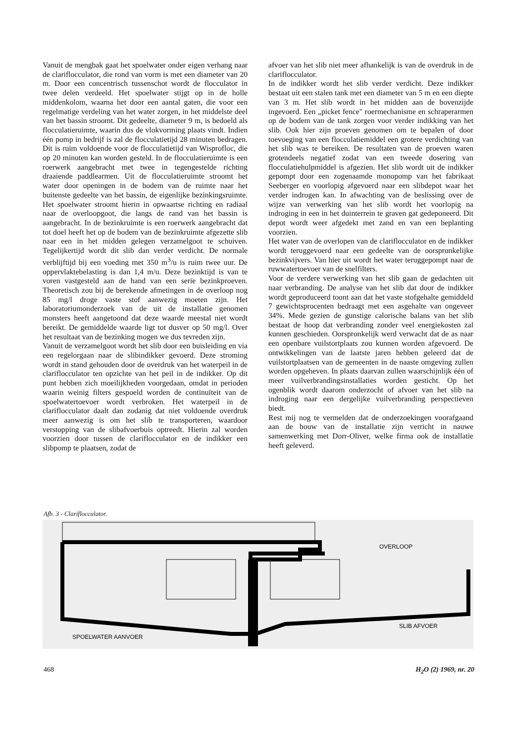Vanuit de mengbak gaat het spoelwater onder eigen verhang naar de clariflocculator, die rond van vorm is met een diameter van 20 m. Door een concentrisch tussenschot wordt de flocculator in twee delen verdeeld. Het spoelwater stijgt op in de holle middenkolom, waarna het door een aantal gaten, die voor een regelmatige verdeling van het water zorgen, in het middelste deel van het bassin stroomt. Dit gedeelte, diameter 9 m, is bedoeld als flocculatieruimte, waarin dus de vlokvorming plaats vindt. Indien één pomp in bedrijf is zal de flocculatietijd 28 minuten bedragen. Dit is ruim voldoende voor de flocculatietijd van Wisprofloc, die op 20 minuten kan worden gesteld. In de flocculatieruimte is een roerwerk aangebracht met twee in tegengestelde richting draaiende paddlearmen. Uit de flocculatieruimte stroomt het water door openingen in de bodem van de ruimte naar het buitenste gedeelte van het bassin, de eigenlijke bezinkingsruimte. Het spoelwater stroomt hierin in opwaartse richting en radiaal naar de overloopgoot, die langs de rand van het bassin is aangebracht. In de bezinkruimte is een roerwerk aangebracht dat tot doel heeft het op de bodem van de bezinkruimte afgezette slib naar een in het midden gelegen verzamelgoot te schuiven. Tegelijkertijd wordt dit slib dan verder verdicht. De normale verblijftijd bij een voeding met 350 m<sup>3</sup>/u is ruim twee uur. De oppervlaktebelasting is dan 1,4 m/u. Deze bezinktijd is van te voren vastgesteld aan de hand van een serie bezinkproeven. Theoretisch zou bij de berekende afmetingen in de overloop nog 85 mg/l droge vaste stof aanwezig moeten zijn. Het laboratoriumonderzoek van de uit de installatie genomen monsters heeft aangetoond dat deze waarde meestal niet wordt bereikt. De gemiddelde waarde ligt tot dusver op 50 mg/l. Over het resultaat van de bezinking mogen we dus tevreden zijn.
Vanuit de verzamelgoot wordt het slib door een buisleiding en via een regelorgaan naar de slibindikker gevoerd. Deze stroming wordt in stand gehouden door de overdruk van het waterpeil in de clariflocculator ten opzichte van het peil in de indikker. Op dit punt hebben zich moeilijkheden voorgedaan, omdat in perioden waarin weinig filters gespoeld worden de continuïteit van de spoelwatertoevoer wordt verbroken. Het waterpeil in de clariflocculator daalt dan zodanig dat niet voldoende overdruk meer aanwezig is om het slib te transporteren, waardoor verstopping van de slibafvoerbuis optreedt. Hierin zal worden voorzien door tussen de clariflocculator en de indikker een slibpomp te plaatsen, zodat de
afvoer van het slib niet meer afhankelijk is van de overdruk in de clariflocculator.
In de indikker wordt het slib verder verdicht. Deze indikker bestaat uit een stalen tank met een diameter van 5 m en een diepte van 3 m. Het slib wordt in het midden aan de bovenzijde ingevoerd. Een „picket fence" roermechanisme en schraperarmen op de bodem van de tank zorgen voor verder indikking van het slib. Ook hier zijn proeven genomen om te bepalen of door toevoeging van een flocculatiemiddel een grotere verdichting van het slib was te bereiken. De resultaten van de proeven waren grotendeels negatief zodat van een tweede dosering van flocculatiehulpmiddel is afgezien. Het slib wordt uit de indikker gepompt door een zogenaamde monopomp van het fabrikaat Seeberger en voorlopig afgevoerd naar een slibdepot waar het verder indrogen kan. In afwachting van de beslissing over de wijze van verwerking van het slib wordt het voorlopig na indroging in een in het duinterrein te graven gat gedeponeerd. Dit depot wordt weer afgedekt met zand en van een beplanting voorzien.
Het water van de overlopen van de clariflocculator en de indikker wordt teruggevoerd naar een gedeelte van de oorspronkelijke bezinkvijvers. Van hier uit wordt het water teruggepompt naar de ruwwatertoevoer van de snelfilters.
Voor de verdere verwerking van het slib gaan de gedachten uit naar verbranding. De analyse van het slib dat door de indikker wordt geproduceerd toont aan dat het vaste stofgehalte gemiddeld 7 gewichtsprocenten bedraagt met een asgehalte van ongeveer 34%. Mede gezien de gunstige calorische balans van het slib bestaat de hoop dat verbranding zonder veel energiekosten zal kunnen geschieden. Oorspronkelijk werd verwacht dat de as naar een openbare vuilstortplaats zou kunnen worden afgevoerd. De ontwikkelingen van de laatste jaren hebben geleerd dat de vuilstortplaatsen van de gemeenten in de naaste omgeving zullen worden opgeheven. In plaats daarvan zullen waarschijnlijk één of meer vuilverbrandingsinstallaties worden gesticht. Op het ogenblik wordt daarom onderzocht of afvoer van het slib na indroging naar een dergelijke vuilverbranding perspectieven biedt.
Rest mij nog te vermelden dat de onderzoekingen voorafgaand aan de bouw van de installatie zijn verricht in nauwe samenwerking met Dorr-Oliver, welke firma ook de installatie heeft geleverd.
Afb. 3 - Clariflocculator.
OVERLOOP
SLIB AFVOER
SPOELWATER AANVOER
468 H<sub>2</sub>O (2) 1969, nr. 20